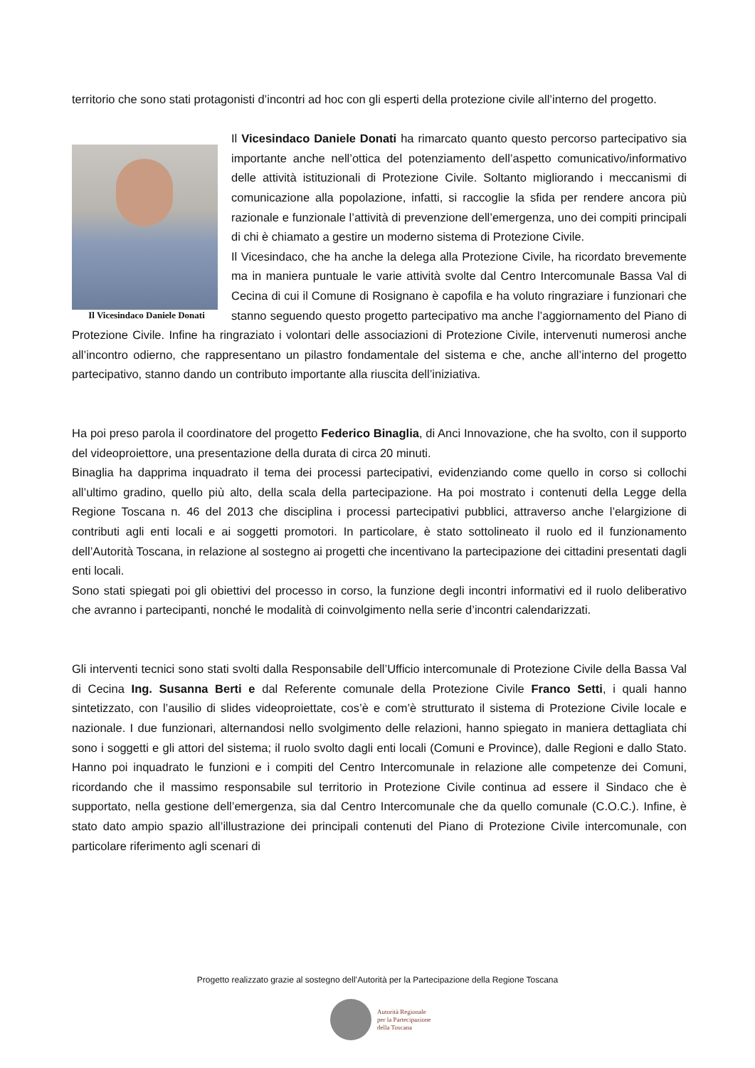territorio che sono stati protagonisti d’incontri ad hoc con gli esperti della protezione civile all’interno del progetto.
Il Vicesindaco Daniele Donati
Il Vicesindaco Daniele Donati ha rimarcato quanto questo percorso partecipativo sia importante anche nell’ottica del potenziamento dell’aspetto comunicativo/informativo delle attività istituzionali di Protezione Civile. Soltanto migliorando i meccanismi di comunicazione alla popolazione, infatti, si raccoglie la sfida per rendere ancora più razionale e funzionale l’attività di prevenzione dell’emergenza, uno dei compiti principali di chi è chiamato a gestire un moderno sistema di Protezione Civile.
Il Vicesindaco, che ha anche la delega alla Protezione Civile, ha ricordato brevemente ma in maniera puntuale le varie attività svolte dal Centro Intercomunale Bassa Val di Cecina di cui il Comune di Rosignano è capofila e ha voluto ringraziare i funzionari che stanno seguendo questo progetto partecipativo ma anche l’aggiornamento del Piano di Protezione Civile. Infine ha ringraziato i volontari delle associazioni di Protezione Civile, intervenuti numerosi anche all’incontro odierno, che rappresentano un pilastro fondamentale del sistema e che, anche all’interno del progetto partecipativo, stanno dando un contributo importante alla riuscita dell’iniziativa.
Ha poi preso parola il coordinatore del progetto Federico Binaglia, di Anci Innovazione, che ha svolto, con il supporto del videoproiettore, una presentazione della durata di circa 20 minuti.
Binaglia ha dapprima inquadrato il tema dei processi partecipativi, evidenziando come quello in corso si collochi all’ultimo gradino, quello più alto, della scala della partecipazione. Ha poi mostrato i contenuti della Legge della Regione Toscana n. 46 del 2013 che disciplina i processi partecipativi pubblici, attraverso anche l’elargizione di contributi agli enti locali e ai soggetti promotori. In particolare, è stato sottolineato il ruolo ed il funzionamento dell’Autorità Toscana, in relazione al sostegno ai progetti che incentivano la partecipazione dei cittadini presentati dagli enti locali.
Sono stati spiegati poi gli obiettivi del processo in corso, la funzione degli incontri informativi ed il ruolo deliberativo che avranno i partecipanti, nonché le modalità di coinvolgimento nella serie d’incontri calendarizzati.
Gli interventi tecnici sono stati svolti dalla Responsabile dell’Ufficio intercomunale di Protezione Civile della Bassa Val di Cecina Ing. Susanna Berti e dal Referente comunale della Protezione Civile Franco Setti, i quali hanno sintetizzato, con l’ausilio di slides videoproiettate, cos’è e com’è strutturato il sistema di Protezione Civile locale e nazionale. I due funzionari, alternandosi nello svolgimento delle relazioni, hanno spiegato in maniera dettagliata chi sono i soggetti e gli attori del sistema; il ruolo svolto dagli enti locali (Comuni e Province), dalle Regioni e dallo Stato. Hanno poi inquadrato le funzioni e i compiti del Centro Intercomunale in relazione alle competenze dei Comuni, ricordando che il massimo responsabile sul territorio in Protezione Civile continua ad essere il Sindaco che è supportato, nella gestione dell’emergenza, sia dal Centro Intercomunale che da quello comunale (C.O.C.). Infine, è stato dato ampio spazio all’illustrazione dei principali contenuti del Piano di Protezione Civile intercomunale, con particolare riferimento agli scenari di
Progetto realizzato grazie al sostegno dell’Autorità per la Partecipazione della Regione Toscana
Autorità Regionale
per la Partecipazione
della Toscana